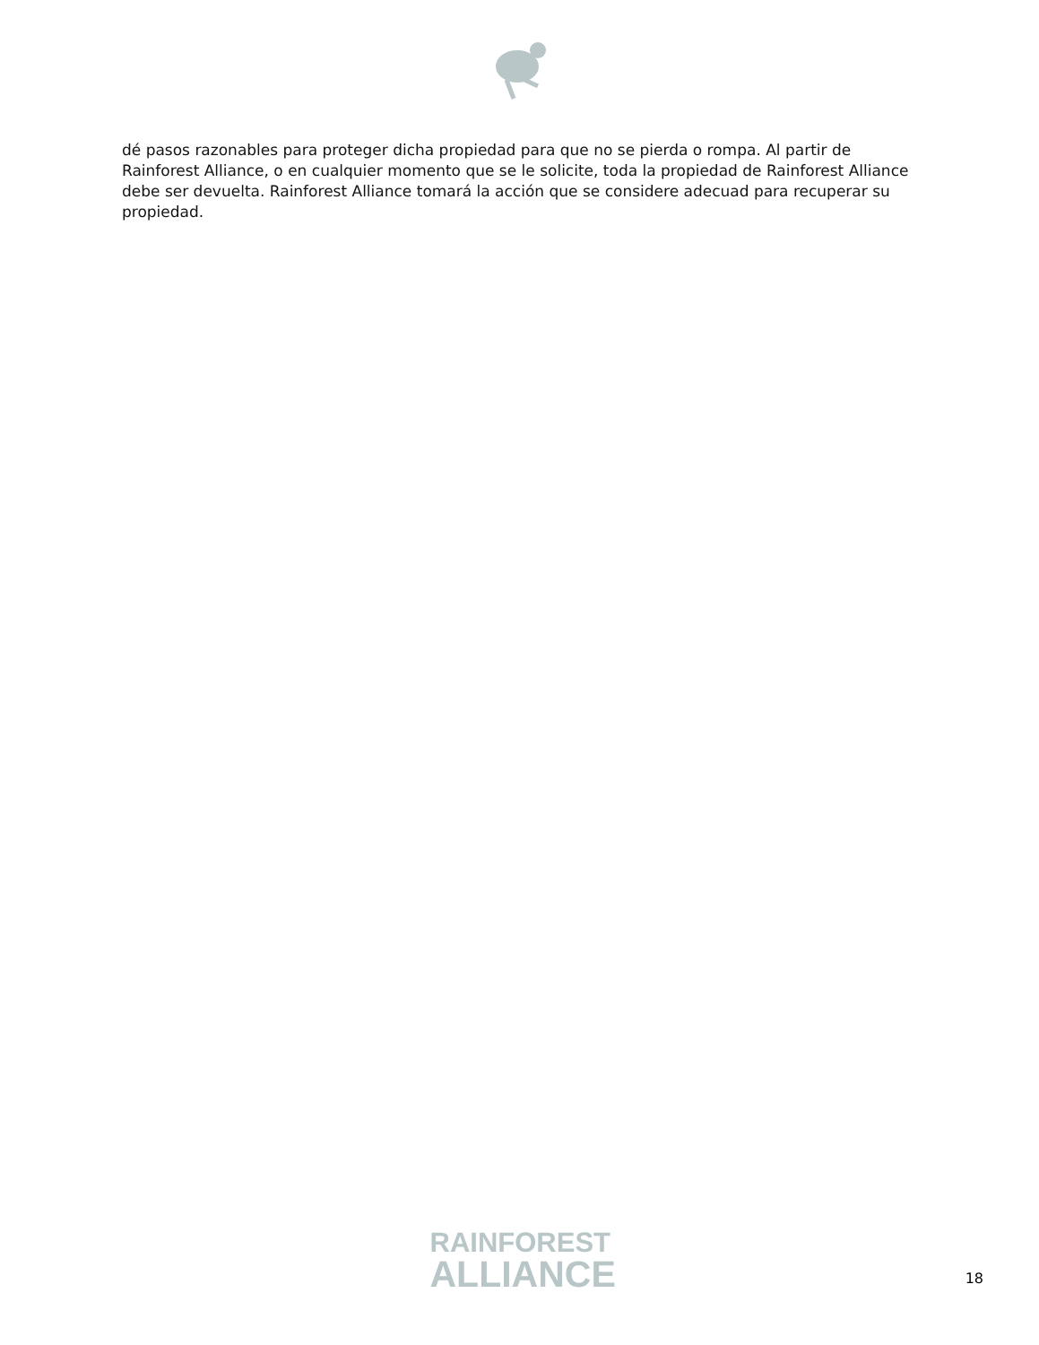dé pasos razonables para proteger dicha propiedad para que no se pierda o rompa. Al partir de Rainforest Alliance, o en cualquier momento que se le solicite, toda la propiedad de Rainforest Alliance debe ser devuelta. Rainforest Alliance tomará la acción que se considere adecuad para recuperar su propiedad.
RAINFOREST
ALLIANCE
18